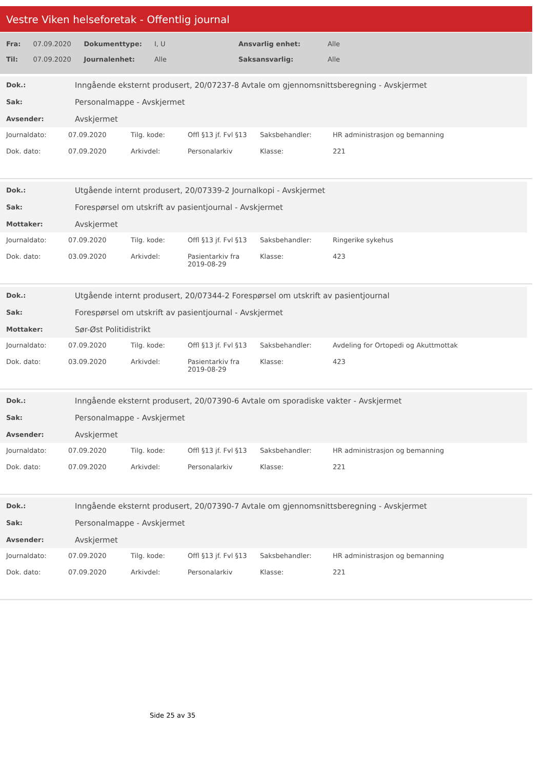Vestre Viken helseforetak - Offentlig journal
| Fra: | 07.09.2020 | Dokumenttype: | I, U | Ansvarlig enhet: | Alle |
| Til: | 07.09.2020 | Journalenhet: | Alle | Saksansvarlig: | Alle |
| Dok.: | Inngående eksternt produsert, 20/07237-8 Avtale om gjennomsnittsberegning - Avskjermet |
| Sak: | Personalmappe - Avskjermet |
| Avsender: | Avskjermet |
| Journaldato: | 07.09.2020 | Tilg. kode: | Offl §13 jf. Fvl §13 | Saksbehandler: | HR administrasjon og bemanning |
| Dok. dato: | 07.09.2020 | Arkivdel: | Personalarkiv | Klasse: | 221 |
| Dok.: | Utgående internt produsert, 20/07339-2 Journalkopi - Avskjermet |
| Sak: | Forespørsel om utskrift av pasientjournal - Avskjermet |
| Mottaker: | Avskjermet |
| Journaldato: | 07.09.2020 | Tilg. kode: | Offl §13 jf. Fvl §13 | Saksbehandler: | Ringerike sykehus |
| Dok. dato: | 03.09.2020 | Arkivdel: | Pasientarkiv fra 2019-08-29 | Klasse: | 423 |
| Dok.: | Utgående internt produsert, 20/07344-2 Forespørsel om utskrift av pasientjournal |
| Sak: | Forespørsel om utskrift av pasientjournal - Avskjermet |
| Mottaker: | Sør-Øst Politidistrikt |
| Journaldato: | 07.09.2020 | Tilg. kode: | Offl §13 jf. Fvl §13 | Saksbehandler: | Avdeling for Ortopedi og Akuttmottak |
| Dok. dato: | 03.09.2020 | Arkivdel: | Pasientarkiv fra 2019-08-29 | Klasse: | 423 |
| Dok.: | Inngående eksternt produsert, 20/07390-6 Avtale om sporadiske vakter - Avskjermet |
| Sak: | Personalmappe - Avskjermet |
| Avsender: | Avskjermet |
| Journaldato: | 07.09.2020 | Tilg. kode: | Offl §13 jf. Fvl §13 | Saksbehandler: | HR administrasjon og bemanning |
| Dok. dato: | 07.09.2020 | Arkivdel: | Personalarkiv | Klasse: | 221 |
| Dok.: | Inngående eksternt produsert, 20/07390-7 Avtale om gjennomsnittsberegning - Avskjermet |
| Sak: | Personalmappe - Avskjermet |
| Avsender: | Avskjermet |
| Journaldato: | 07.09.2020 | Tilg. kode: | Offl §13 jf. Fvl §13 | Saksbehandler: | HR administrasjon og bemanning |
| Dok. dato: | 07.09.2020 | Arkivdel: | Personalarkiv | Klasse: | 221 |
Side 25 av 35